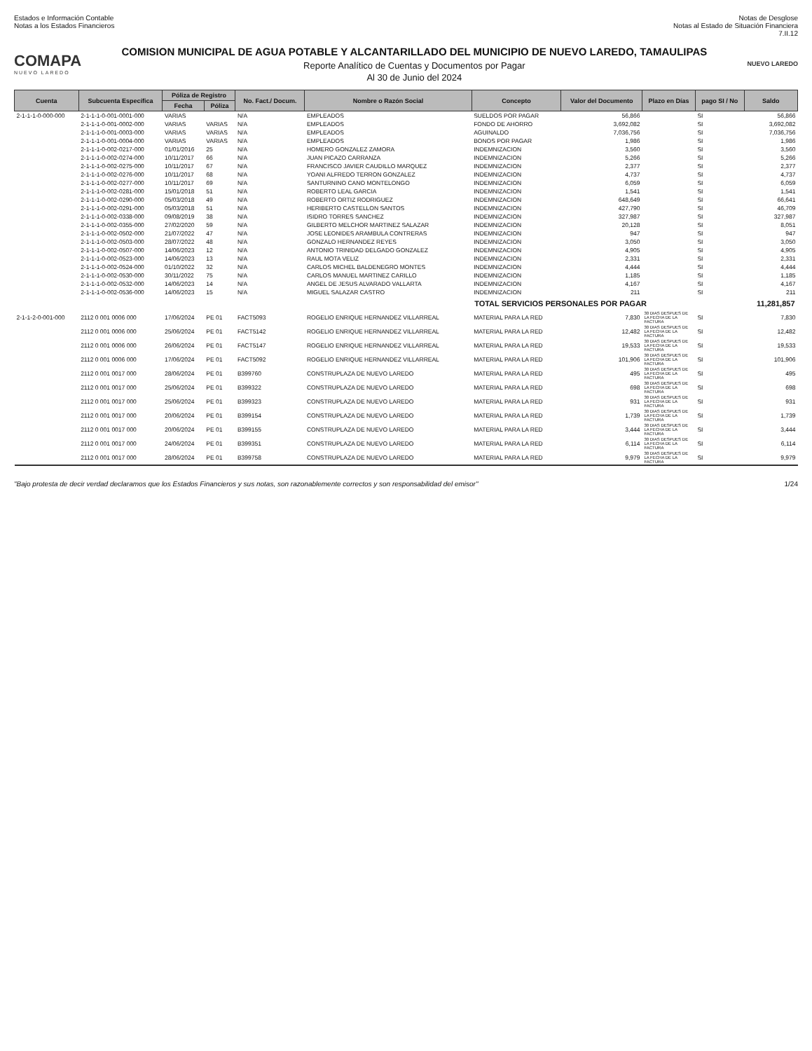Estados e Información Contable
Notas a los Estados Financieros
Notas de Desglose
Notas al Estado de Situación Financiera
7.II.12
COMAPA
NUEVO LAREDO
COMISION MUNICIPAL DE AGUA POTABLE Y ALCANTARILLADO DEL MUNICIPIO DE NUEVO LAREDO, TAMAULIPAS
Reporte Analítico de Cuentas y Documentos por Pagar
Al 30 de Junio del 2024
NUEVO LAREDO
| Cuenta | Subcuenta Específica | Póliza de Registro | | No. Fact./ Docum. | Nombre o Razón Social | Concepto | Valor del Documento | Plazo en Días | pago SI / No | Saldo |
| --- | --- | --- | --- | --- | --- | --- | --- | --- | --- | --- |
| | | Fecha | Póliza | | | | | | | |
| 2-1-1-1-0-000-000 | 2-1-1-1-0-001-0001-000 | VARIAS | | N/A | EMPLEADOS | SUELDOS POR PAGAR | 56,866 | | SI | 56,866 |
| | 2-1-1-1-0-001-0002-000 | VARIAS | VARIAS | N/A | EMPLEADOS | FONDO DE AHORRO | 3,692,082 | | SI | 3,692,082 |
| | 2-1-1-1-0-001-0003-000 | VARIAS | VARIAS | N/A | EMPLEADOS | AGUINALDO | 7,036,756 | | SI | 7,036,756 |
| | 2-1-1-1-0-001-0004-000 | VARIAS | VARIAS | N/A | EMPLEADOS | BONOS POR PAGAR | 1,986 | | SI | 1,986 |
| | 2-1-1-1-0-002-0217-000 | 01/01/2016 | 25 | N/A | HOMERO GONZALEZ ZAMORA | INDEMNIZACION | 3,560 | | SI | 3,560 |
| | 2-1-1-1-0-002-0274-000 | 10/11/2017 | 66 | N/A | JUAN PICAZO CARRANZA | INDEMNIZACION | 5,266 | | SI | 5,266 |
| | 2-1-1-1-0-002-0275-000 | 10/11/2017 | 67 | N/A | FRANCISCO JAVIER CAUDILLO MARQUEZ | INDEMNIZACION | 2,377 | | SI | 2,377 |
| | 2-1-1-1-0-002-0276-000 | 10/11/2017 | 68 | N/A | YOANI ALFREDO TERRON GONZALEZ | INDEMNIZACION | 4,737 | | SI | 4,737 |
| | 2-1-1-1-0-002-0277-000 | 10/11/2017 | 69 | N/A | SANTURNINO CANO MONTELONGO | INDEMNIZACION | 6,059 | | SI | 6,059 |
| | 2-1-1-1-0-002-0281-000 | 15/01/2018 | 51 | N/A | ROBERTO LEAL GARCIA | INDEMNIZACION | 1,541 | | SI | 1,541 |
| | 2-1-1-1-0-002-0290-000 | 05/03/2018 | 49 | N/A | ROBERTO ORTIZ RODRIGUEZ | INDEMNIZACION | 648,649 | | SI | 66,641 |
| | 2-1-1-1-0-002-0291-000 | 05/03/2018 | 51 | N/A | HERIBERTO CASTELLON SANTOS | INDEMNIZACION | 427,790 | | SI | 46,709 |
| | 2-1-1-1-0-002-0338-000 | 09/08/2019 | 38 | N/A | ISIDRO TORRES SANCHEZ | INDEMNIZACION | 327,987 | | SI | 327,987 |
| | 2-1-1-1-0-002-0355-000 | 27/02/2020 | 59 | N/A | GILBERTO MELCHOR MARTINEZ SALAZAR | INDEMNIZACION | 20,128 | | SI | 8,051 |
| | 2-1-1-1-0-002-0502-000 | 21/07/2022 | 47 | N/A | JOSE LEONIDES ARAMBULA CONTRERAS | INDEMNIZACION | 947 | | SI | 947 |
| | 2-1-1-1-0-002-0503-000 | 28/07/2022 | 48 | N/A | GONZALO HERNANDEZ REYES | INDEMNIZACION | 3,050 | | SI | 3,050 |
| | 2-1-1-1-0-002-0507-000 | 14/06/2023 | 12 | N/A | ANTONIO TRINIDAD DELGADO GONZALEZ | INDEMNIZACION | 4,905 | | SI | 4,905 |
| | 2-1-1-1-0-002-0523-000 | 14/06/2023 | 13 | N/A | RAUL MOTA VELIZ | INDEMNIZACION | 2,331 | | SI | 2,331 |
| | 2-1-1-1-0-002-0524-000 | 01/10/2022 | 32 | N/A | CARLOS MICHEL BALDENEGRO MONTES | INDEMNIZACION | 4,444 | | SI | 4,444 |
| | 2-1-1-1-0-002-0530-000 | 30/11/2022 | 75 | N/A | CARLOS MANUEL MARTINEZ CARILLO | INDEMNIZACION | 1,185 | | SI | 1,185 |
| | 2-1-1-1-0-002-0532-000 | 14/06/2023 | 14 | N/A | ANGEL DE JESUS ALVARADO VALLARTA | INDEMNIZACION | 4,167 | | SI | 4,167 |
| | 2-1-1-1-0-002-0536-000 | 14/06/2023 | 15 | N/A | MIGUEL SALAZAR CASTRO | INDEMNIZACION | 211 | | SI | 211 |
| | | | | | | TOTAL SERVICIOS PERSONALES POR PAGAR | | | | 11,281,857 |
| 2-1-1-2-0-001-000 | 2112 0 001 0006 000 | 17/06/2024 | PE 01 | FACT5093 | ROGELIO ENRIQUE HERNANDEZ VILLARREAL | MATERIAL PARA LA RED | 7,830 | 30 DIAS DESPUES DE LA FECHA DE LA FACTURA | SI | 7,830 |
| | 2112 0 001 0006 000 | 25/06/2024 | PE 01 | FACT5142 | ROGELIO ENRIQUE HERNANDEZ VILLARREAL | MATERIAL PARA LA RED | 12,482 | 30 DIAS DESPUES DE LA FECHA DE LA FACTURA | SI | 12,482 |
| | 2112 0 001 0006 000 | 26/06/2024 | PE 01 | FACT5147 | ROGELIO ENRIQUE HERNANDEZ VILLARREAL | MATERIAL PARA LA RED | 19,533 | 30 DIAS DESPUES DE LA FECHA DE LA FACTURA | SI | 19,533 |
| | 2112 0 001 0006 000 | 17/06/2024 | PE 01 | FACT5092 | ROGELIO ENRIQUE HERNANDEZ VILLARREAL | MATERIAL PARA LA RED | 101,906 | 30 DIAS DESPUES DE LA FECHA DE LA FACTURA | SI | 101,906 |
| | 2112 0 001 0017 000 | 28/06/2024 | PE 01 | B399760 | CONSTRUPLAZA DE NUEVO LAREDO | MATERIAL PARA LA RED | 495 | 30 DIAS DESPUES DE LA FECHA DE LA FACTURA | SI | 495 |
| | 2112 0 001 0017 000 | 25/06/2024 | PE 01 | B399322 | CONSTRUPLAZA DE NUEVO LAREDO | MATERIAL PARA LA RED | 698 | 30 DIAS DESPUES DE LA FECHA DE LA FACTURA | SI | 698 |
| | 2112 0 001 0017 000 | 25/06/2024 | PE 01 | B399323 | CONSTRUPLAZA DE NUEVO LAREDO | MATERIAL PARA LA RED | 931 | 30 DIAS DESPUES DE LA FECHA DE LA FACTURA | SI | 931 |
| | 2112 0 001 0017 000 | 20/06/2024 | PE 01 | B399154 | CONSTRUPLAZA DE NUEVO LAREDO | MATERIAL PARA LA RED | 1,739 | 30 DIAS DESPUES DE LA FECHA DE LA FACTURA | SI | 1,739 |
| | 2112 0 001 0017 000 | 20/06/2024 | PE 01 | B399155 | CONSTRUPLAZA DE NUEVO LAREDO | MATERIAL PARA LA RED | 3,444 | 30 DIAS DESPUES DE LA FECHA DE LA FACTURA | SI | 3,444 |
| | 2112 0 001 0017 000 | 24/06/2024 | PE 01 | B399351 | CONSTRUPLAZA DE NUEVO LAREDO | MATERIAL PARA LA RED | 6,114 | 30 DIAS DESPUES DE LA FECHA DE LA FACTURA | SI | 6,114 |
| | 2112 0 001 0017 000 | 28/06/2024 | PE 01 | B399758 | CONSTRUPLAZA DE NUEVO LAREDO | MATERIAL PARA LA RED | 9,979 | 30 DIAS DESPUES DE LA FECHA DE LA FACTURA | SI | 9,979 |
"Bajo protesta de decir verdad declaramos que los Estados Financieros y sus notas, son razonablemente correctos y son responsabilidad del emisor"
1/24